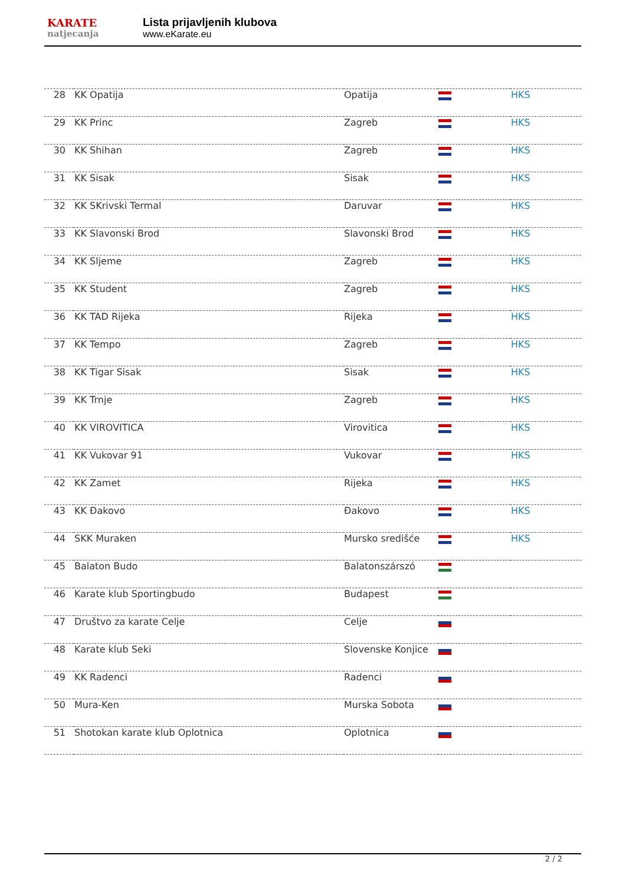KARATE
natjecanja
Lista prijavljenih klubova
www.eKarate.eu
| 28 | KK Opatija | Opatija | | HKS |
| 29 | KK Princ | Zagreb | | HKS |
| 30 | KK Shihan | Zagreb | | HKS |
| 31 | KK Sisak | Sisak | | HKS |
| 32 | KK SKrivski Termal | Daruvar | | HKS |
| 33 | KK Slavonski Brod | Slavonski Brod | | HKS |
| 34 | KK Sljeme | Zagreb | | HKS |
| 35 | KK Student | Zagreb | | HKS |
| 36 | KK TAD Rijeka | Rijeka | | HKS |
| 37 | KK Tempo | Zagreb | | HKS |
| 38 | KK Tigar Sisak | Sisak | | HKS |
| 39 | KK Trnje | Zagreb | | HKS |
| 40 | KK VIROVITICA | Virovitica | | HKS |
| 41 | KK Vukovar 91 | Vukovar | | HKS |
| 42 | KK Zamet | Rijeka | | HKS |
| 43 | KK Đakovo | Đakovo | | HKS |
| 44 | SKK Muraken | Mursko središće | | HKS |
| 45 | Balaton Budo | Balatonszárszó | | |
| 46 | Karate klub Sportingbudo | Budapest | | |
| 47 | Društvo za karate Celje | Celje | | |
| 48 | Karate klub Seki | Slovenske Konjice | | |
| 49 | KK Radenci | Radenci | | |
| 50 | Mura-Ken | Murska Sobota | | |
| 51 | Shotokan karate klub Oplotnica | Oplotnica | | |
2 / 2